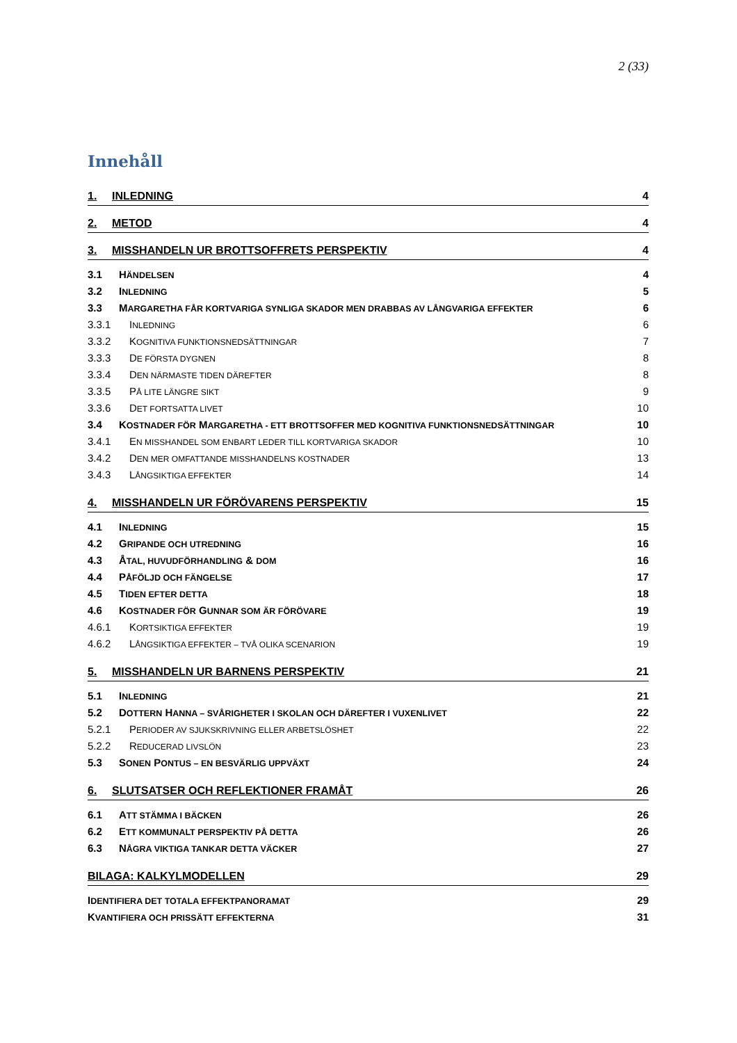2 (33)
Innehåll
1. INLEDNING 4
2. METOD 4
3. MISSHANDELN UR BROTTSOFFRETS PERSPEKTIV 4
3.1 HÄNDELSEN 4
3.2 INLEDNING 5
3.3 MARGARETHA FÅR KORTVARIGA SYNLIGA SKADOR MEN DRABBAS AV LÅNGVARIGA EFFEKTER 6
3.3.1 INLEDNING 6
3.3.2 KOGNITIVA FUNKTIONSNEDSÄTTNINGAR 7
3.3.3 DE FÖRSTA DYGNEN 8
3.3.4 DEN NÄRMASTE TIDEN DÄREFTER 8
3.3.5 PÅ LITE LÄNGRE SIKT 9
3.3.6 DET FORTSATTA LIVET 10
3.4 KOSTNADER FÖR MARGARETHA - ETT BROTTSOFFER MED KOGNITIVA FUNKTIONSNEDSÄTTNINGAR 10
3.4.1 EN MISSHANDEL SOM ENBART LEDER TILL KORTVARIGA SKADOR 10
3.4.2 DEN MER OMFATTANDE MISSHANDELNS KOSTNADER 13
3.4.3 LÅNGSIKTIGA EFFEKTER 14
4. MISSHANDELN UR FÖRÖVARENS PERSPEKTIV 15
4.1 INLEDNING 15
4.2 GRIPANDE OCH UTREDNING 16
4.3 ÅTAL, HUVUDFÖRHANDLING & DOM 16
4.4 PÅFÖLJD OCH FÄNGELSE 17
4.5 TIDEN EFTER DETTA 18
4.6 KOSTNADER FÖR GUNNAR SOM ÄR FÖRÖVARE 19
4.6.1 KORTSIKTIGA EFFEKTER 19
4.6.2 LÅNGSIKTIGA EFFEKTER – TVÅ OLIKA SCENARION 19
5. MISSHANDELN UR BARNENS PERSPEKTIV 21
5.1 INLEDNING 21
5.2 DOTTERN HANNA – SVÅRIGHETER I SKOLAN OCH DÄREFTER I VUXENLIVET 22
5.2.1 PERIODER AV SJUKSKRIVNING ELLER ARBETSLÖSHET 22
5.2.2 REDUCERAD LIVSLÖN 23
5.3 SONEN PONTUS – EN BESVÄRLIG UPPVÄXT 24
6. SLUTSATSER OCH REFLEKTIONER FRAMÅT 26
6.1 ATT STÄMMA I BÄCKEN 26
6.2 ETT KOMMUNALT PERSPEKTIV PÅ DETTA 26
6.3 NÅGRA VIKTIGA TANKAR DETTA VÄCKER 27
BILAGA: KALKYLMODELLEN 29
IDENTIFIERA DET TOTALA EFFEKTPANORAMAT 29
KVANTIFIERA OCH PRISSÄTT EFFEKTERNA 31